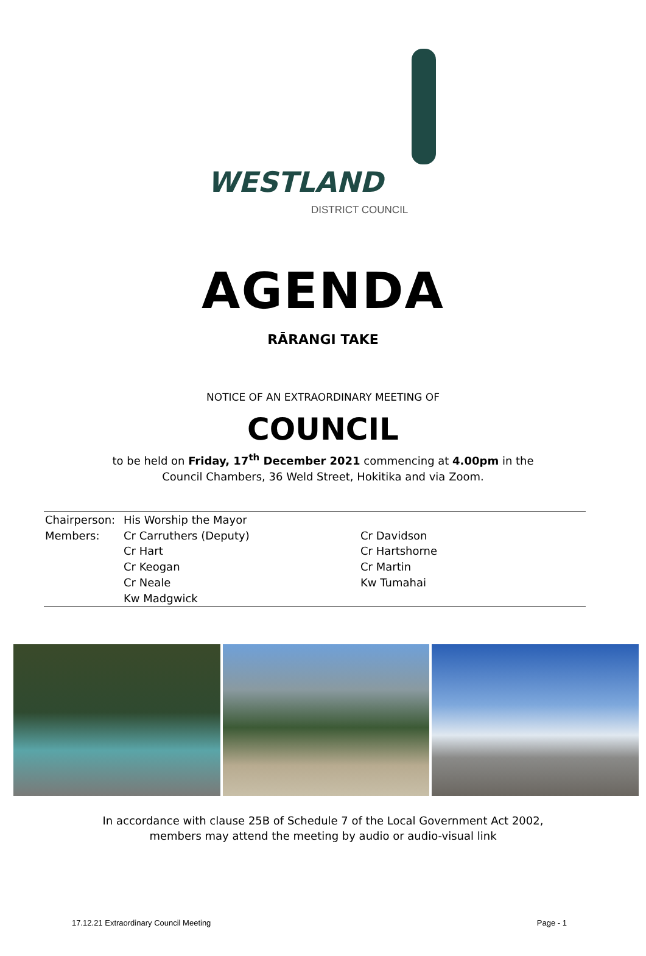WESTLAND
DISTRICT COUNCIL
AGENDA
RĀRANGI TAKE
NOTICE OF AN EXTRAORDINARY MEETING OF
COUNCIL
to be held on Friday, 17<sup>th</sup> December 2021 commencing at 4.00pm in the
Council Chambers, 36 Weld Street, Hokitika and via Zoom.
| Chairperson: | His Worship the Mayor | |
| Members: | Cr Carruthers (Deputy) | Cr Davidson |
| | Cr Hart | Cr Hartshorne |
| | Cr Keogan | Cr Martin |
| | Cr Neale | Kw Tumahai |
| | Kw Madgwick | |
In accordance with clause 25B of Schedule 7 of the Local Government Act 2002,
members may attend the meeting by audio or audio-visual link
17.12.21 Extraordinary Council Meeting Page - 1